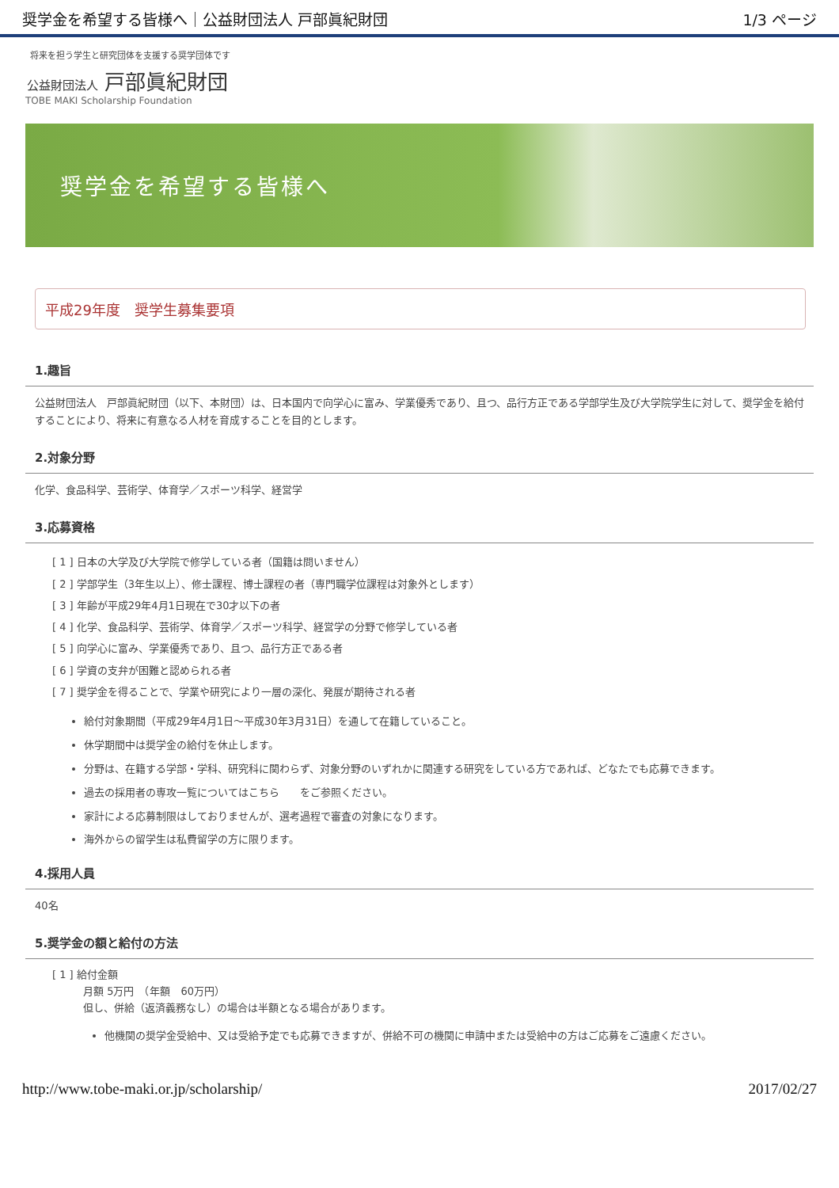奨学金を希望する皆様へ｜公益財団法人 戸部眞紀財団 1/3 ページ
将来を担う学生と研究団体を支援する奨学団体です
公益財団法人 戸部眞紀財団
TOBE MAKI Scholarship Foundation
奨学金を希望する皆様へ
平成29年度　奨学生募集要項
1.趣旨
公益財団法人　戸部眞紀財団（以下、本財団）は、日本国内で向学心に富み、学業優秀であり、且つ、品行方正である学部学生及び大学院学生に対して、奨学金を給付することにより、将来に有意なる人材を育成することを目的とします。
2.対象分野
化学、食品科学、芸術学、体育学／スポーツ科学、経営学
3.応募資格
[ 1 ] 日本の大学及び大学院で修学している者（国籍は問いません）
[ 2 ] 学部学生（3年生以上）、修士課程、博士課程の者（専門職学位課程は対象外とします）
[ 3 ] 年齢が平成29年4月1日現在で30才以下の者
[ 4 ] 化学、食品科学、芸術学、体育学／スポーツ科学、経営学の分野で修学している者
[ 5 ] 向学心に富み、学業優秀であり、且つ、品行方正である者
[ 6 ] 学資の支弁が困難と認められる者
[ 7 ] 奨学金を得ることで、学業や研究により一層の深化、発展が期待される者
給付対象期間（平成29年4月1日～平成30年3月31日）を通して在籍していること。
休学期間中は奨学金の給付を休止します。
分野は、在籍する学部・学科、研究科に関わらず、対象分野のいずれかに関連する研究をしている方であれば、どなたでも応募できます。
過去の採用者の専攻一覧についてはこちら　　をご参照ください。
家計による応募制限はしておりませんが、選考過程で審査の対象になります。
海外からの留学生は私費留学の方に限ります。
4.採用人員
40名
5.奨学金の額と給付の方法
[ 1 ] 給付金額
　　　月額 5万円　（年額　60万円）
　　　但し、併給（返済義務なし）の場合は半額となる場合があります。
他機関の奨学金受給中、又は受給予定でも応募できますが、併給不可の機関に申請中または受給中の方はご応募をご遠慮ください。
http://www.tobe-maki.or.jp/scholarship/ 2017/02/27